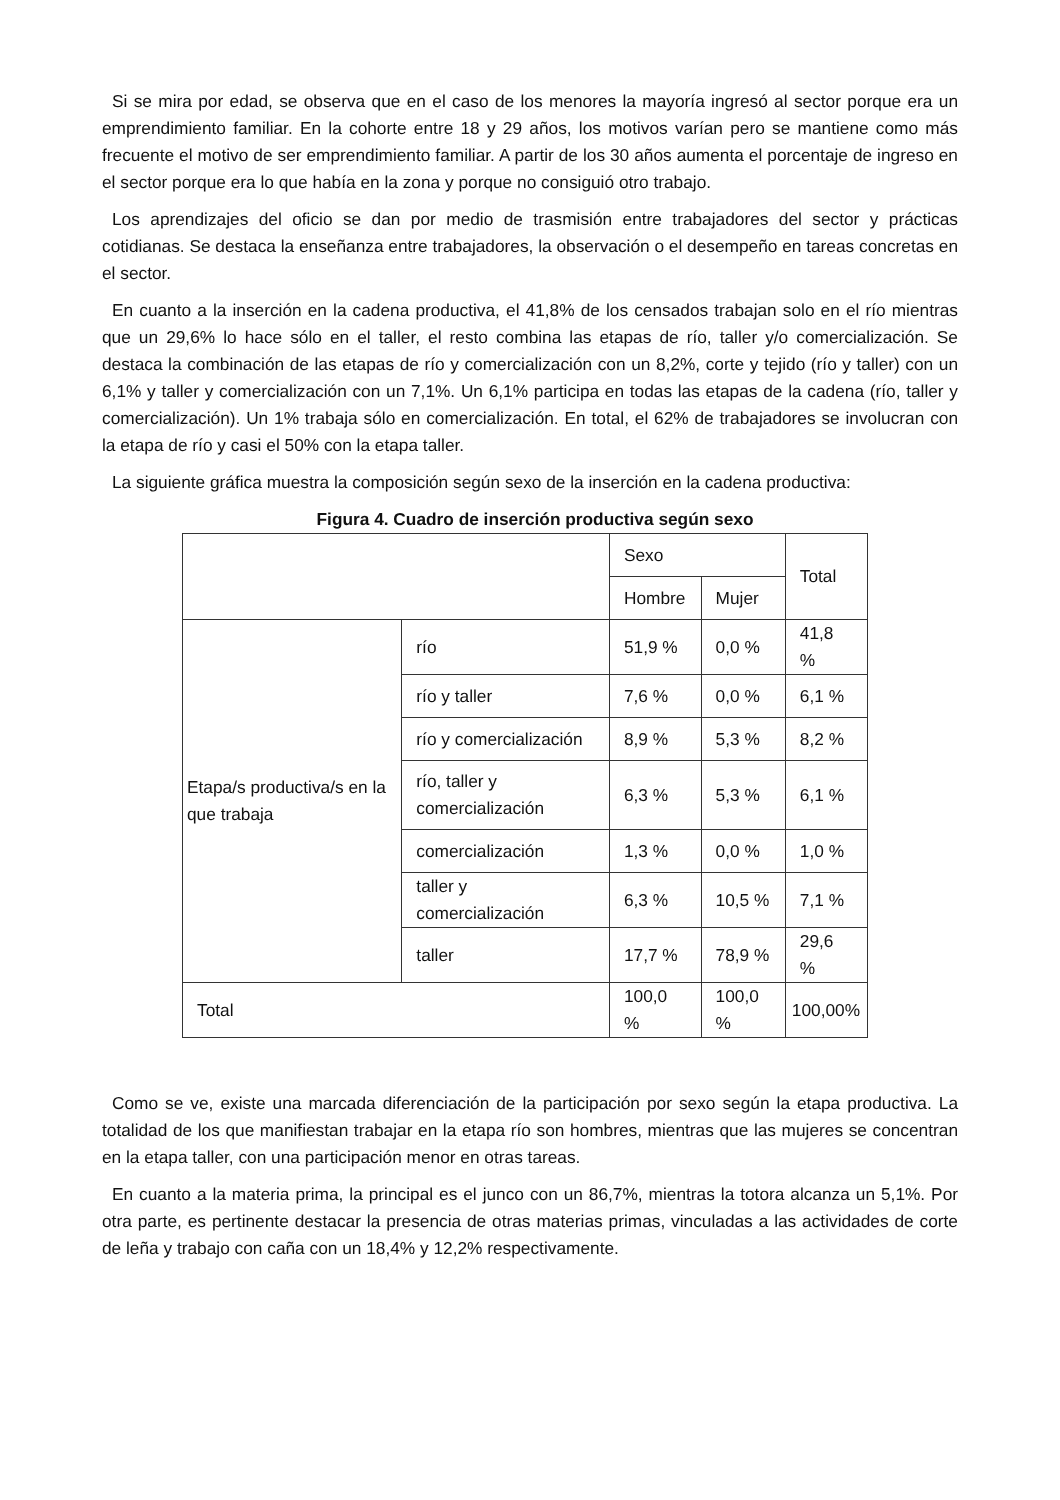Si se mira por edad, se observa que en el caso de los menores la mayoría ingresó al sector porque era un emprendimiento familiar. En la cohorte entre 18 y 29 años, los motivos varían pero se mantiene como más frecuente el motivo de ser emprendimiento familiar. A partir de los 30 años aumenta el porcentaje de ingreso en el sector porque era lo que había en la zona y porque no consiguió otro trabajo.
Los aprendizajes del oficio se dan por medio de trasmisión entre trabajadores del sector y prácticas cotidianas. Se destaca la enseñanza entre trabajadores, la observación o el desempeño en tareas concretas en el sector.
En cuanto a la inserción en la cadena productiva, el 41,8% de los censados trabajan solo en el río mientras que un 29,6% lo hace sólo en el taller, el resto combina las etapas de río, taller y/o comercialización. Se destaca la combinación de las etapas de río y comercialización con un 8,2%, corte y tejido (río y taller) con un 6,1% y taller y comercialización con un 7,1%. Un 6,1% participa en todas las etapas de la cadena (río, taller y comercialización). Un 1% trabaja sólo en comercialización. En total, el 62% de trabajadores se involucran con la etapa de río y casi el 50% con la etapa taller.
La siguiente gráfica muestra la composición según sexo de la inserción en la cadena productiva:
Figura 4. Cuadro de inserción productiva según sexo
| | | Sexo | | Total |
| | | Hombre | Mujer | |
| Etapa/s productiva/s en la que trabaja | río | 51,9 % | 0,0 % | 41,8 % |
| | río y taller | 7,6 % | 0,0 % | 6,1 % |
| | río y comercialización | 8,9 % | 5,3 % | 8,2 % |
| | río, taller y comercialización | 6,3 % | 5,3 % | 6,1 % |
| | comercialización | 1,3 % | 0,0 % | 1,0 % |
| | taller y comercialización | 6,3 % | 10,5 % | 7,1 % |
| | taller | 17,7 % | 78,9 % | 29,6 % |
| Total | | 100,0 % | 100,0 % | 100,00% |
Como se ve, existe una marcada diferenciación de la participación por sexo según la etapa productiva. La totalidad de los que manifiestan trabajar en la etapa río son hombres, mientras que las mujeres se concentran en la etapa taller, con una participación menor en otras tareas.
En cuanto a la materia prima, la principal es el junco con un 86,7%, mientras la totora alcanza un 5,1%. Por otra parte, es pertinente destacar la presencia de otras materias primas, vinculadas a las actividades de corte de leña y trabajo con caña con un 18,4% y 12,2% respectivamente.